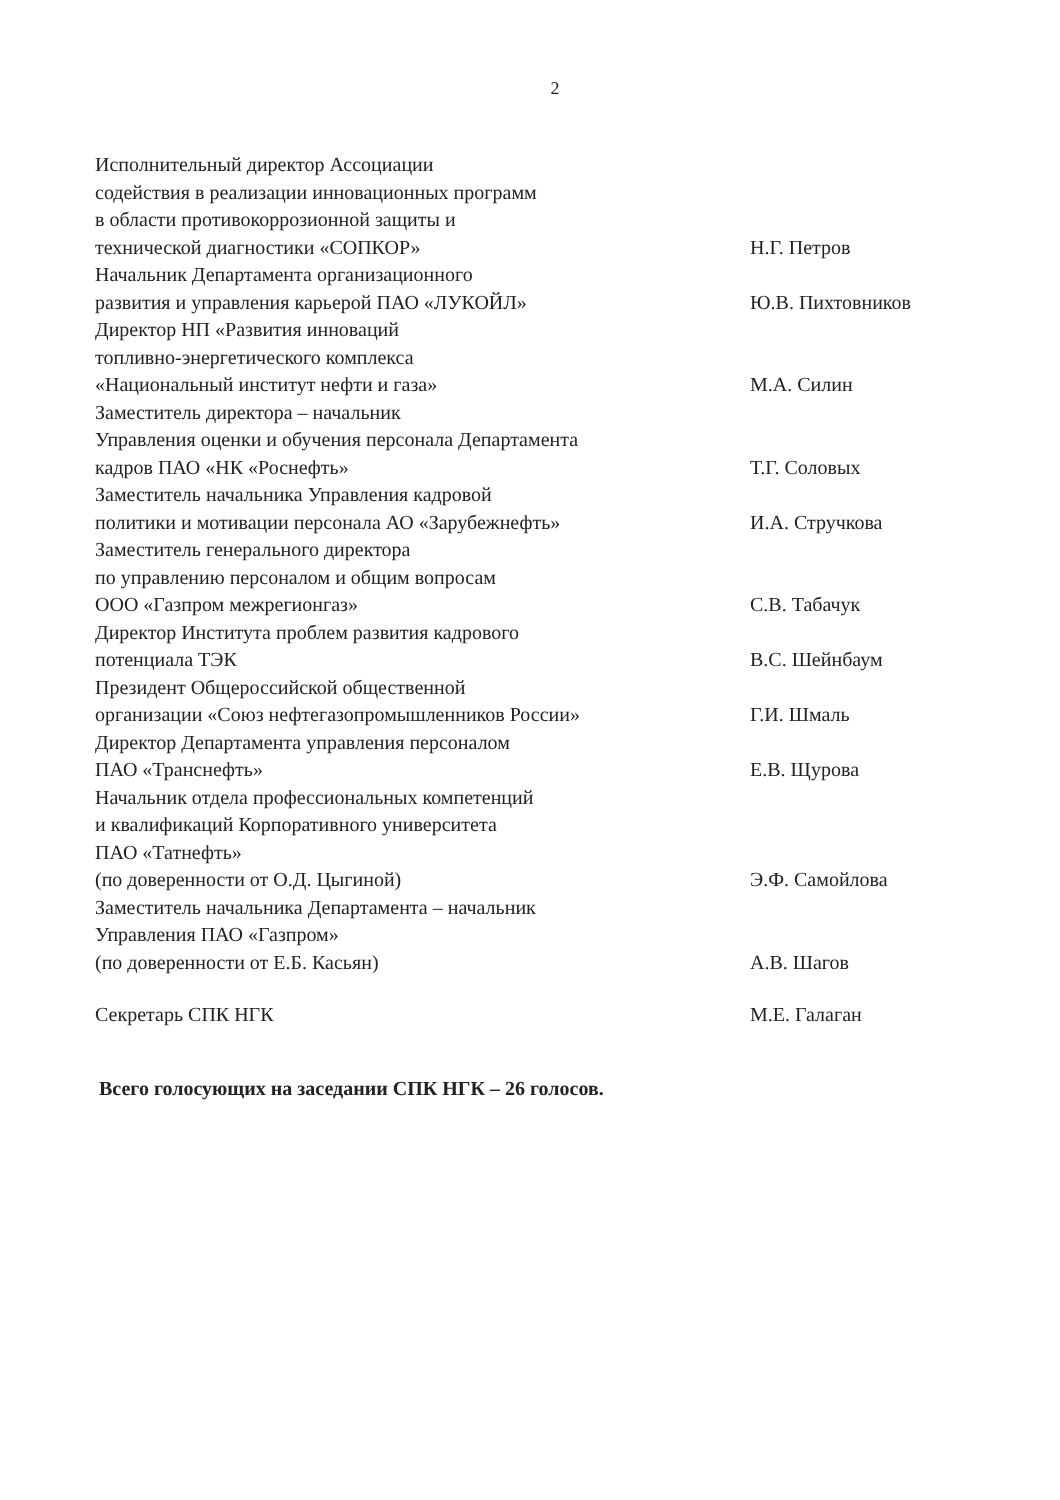2
Исполнительный директор Ассоциации
содействия в реализации инновационных программ
в области противокоррозионной защиты и
технической диагностики «СОПКОР»
Н.Г. Петров
Начальник Департамента организационного
развития и управления карьерой ПАО «ЛУКОЙЛ»
Ю.В. Пихтовников
Директор НП «Развития инноваций
топливно-энергетического комплекса
«Национальный институт нефти и газа»
М.А. Силин
Заместитель директора – начальник
Управления оценки и обучения персонала Департамента
кадров ПАО «НК «Роснефть»
Т.Г. Соловых
Заместитель начальника Управления кадровой
политики и мотивации персонала АО «Зарубежнефть»
И.А. Стручкова
Заместитель генерального директора
по управлению персоналом и общим вопросам
ООО «Газпром межрегионгаз»
С.В. Табачук
Директор Института проблем развития кадрового
потенциала ТЭК
В.С. Шейнбаум
Президент Общероссийской общественной
организации «Союз нефтегазопромышленников России»
Г.И. Шмаль
Директор Департамента управления персоналом
ПАО «Транснефть»
Е.В. Щурова
Начальник отдела профессиональных компетенций
и квалификаций Корпоративного университета
ПАО «Татнефть»
(по доверенности от О.Д. Цыгиной)
Э.Ф. Самойлова
Заместитель начальника Департамента – начальник
Управления ПАО «Газпром»
(по доверенности от Е.Б. Касьян)
А.В. Шагов
Секретарь СПК НГК М.Е. Галаган
Всего голосующих на заседании СПК НГК – 26 голосов.